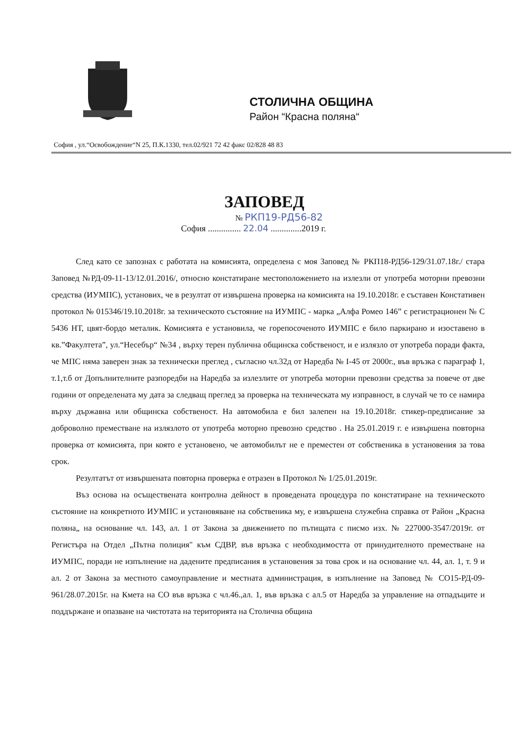СТОЛИЧНА ОБЩИНА
Район “Красна поляна“
София , ул.“Освобождение“N 25, П.К.1330, тел.02/921 72 42 факс 02/828 48 83
ЗАПОВЕД
№ РКП19-РД56-82
София ............... 22.04 ..............2019 г.
След като се запознах с работата на комисията, определена с моя Заповед № РКП18-РД56-129/31.07.18г./ стара Заповед №РД-09-11-13/12.01.2016/, относно констатиране местоположението на излезли от употреба моторни превозни средства (ИУМПС), установих, че в резултат от извършена проверка на комисията на 19.10.2018г. е съставен Констативен протокол № 015346/19.10.2018г. за техническото състояние на ИУМПС - марка „Алфа Ромео 146” с регистрационен № С 5436 НТ, цвят-бордо металик. Комисията е установила, че горепосоченото ИУМПС е било паркирано и изоставено в кв.”Факултета”, ул.“Несебър“ №34 , върху терен публична общинска собственост, и е излязло от употреба поради факта, че МПС няма заверен знак за технически преглед , съгласно чл.32д от Наредба № I-45 от 2000г., във връзка с параграф 1, т.1,т.б от Допълнителните разпоредби на Наредба за излезлите от употреба моторни превозни средства за повече от две години от определената му дата за следващ преглед за проверка на техническата му изправност, в случай че то се намира върху държавна или общинска собственост. На автомобила е бил залепен на 19.10.2018г. стикер-предписание за доброволно преместване на излязлото от употреба моторно превозно средство . На 25.01.2019 г. е извършена повторна проверка от комисията, при която е установено, че автомобилът не е преместен от собственика в установения за това срок.
Резултатът от извършената повторна проверка е отразен в Протокол № 1/25.01.2019г.
Въз основа на осъществената контролна дейност в проведената процедура по констатиране на техническото състояние на конкретното ИУМПС и установяване на собственика му, е извършена служебна справка от Район „Красна поляна„ на основание чл. 143, ал. 1 от Закона за движението по пътищата с писмо изх. № 227000-3547/2019г. от Регистъра на Отдел „Пътна полиция" към СДВР, във връзка с необходимостта от принудителното преместване на ИУМПС, поради не изпълнение на дадените предписания в установения за това срок и на основание чл. 44, ал. 1, т. 9 и ал. 2 от Закона за местното самоуправление и местната администрация, в изпълнение на Заповед № СО15-РД-09-961/28.07.2015г. на Кмета на СО във връзка с чл.46.,ал. 1, във връзка с ал.5 от Наредба за управление на отпадъците и поддържане и опазване на чистотата на територията на Столична община